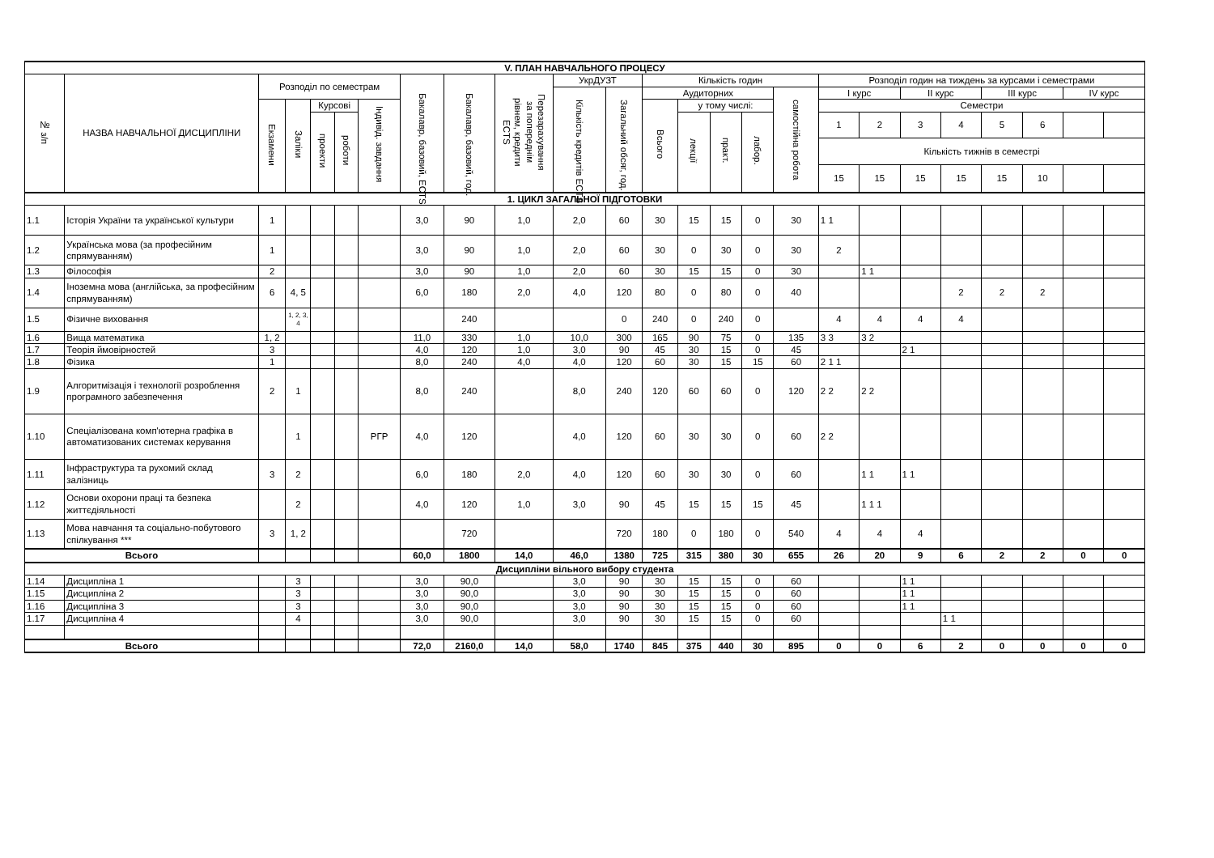| V. ПЛАН НАВЧАЛЬНОГО ПРОЦЕСУ | | | | | | | | | | | | | | | | | | | | | | | | |
| --- | --- | --- | --- | --- | --- | --- | --- | --- | --- | --- | --- | --- | --- | --- | --- | --- | --- | --- | --- | --- | --- | --- | --- | --- |
| № з/п | НАЗВА НАВЧАЛЬНОЇ ДИСЦИПЛІНИ | Розподіл по семестрам | | | | | Бакалавр, базовий, ECTS | Бакалавр, базовий, год. | Перезарахування за попереднім рівнем, кредити ECTS | УкрДУЗТ | | Кількість годин | | | | | Розподіл годин на тиждень за курсами і семестрами | | | | | | | |
| | | | | | | | | | | Кількість кредитів ECTS | Загальний обсяг, год. | Аудиторних | | | | самостійна робота | І курс | | ІІ курс | | ІІІ курс | | ІV курс | |
| | | Екзамени | Заліки | Курсові | | Індивід. завдання | | | | | | Всього | у тому числі: | | | | Семестри | | | | | | | |
| | | | | проекти | роботи | | | | | | | | лекції | практ. | лабор. | | 1 | 2 | 3 | 4 | 5 | 6 | | |
| | | | | | | | | | | | | | | | | | Кількість тижнів в семестрі | | | | | | | |
| | | | | | | | | | | | | | | | | | 15 | 15 | 15 | 15 | 15 | 10 | | |
| 1. ЦИКЛ ЗАГАЛЬНОЇ ПІДГОТОВКИ | | | | | | | | | | | | | | | | | | | | | | | | |
| 1.1 | Історія України та української культури | 1 | | | | | 3,0 | 90 | 1,0 | 2,0 | 60 | 30 | 15 | 15 | 0 | 30 | 1 1 | | | | | | | |
| 1.2 | Українська мова (за професійним спрямуванням) | 1 | | | | | 3,0 | 90 | 1,0 | 2,0 | 60 | 30 | 0 | 30 | 0 | 30 | 2 | | | | | | | |
| 1.3 | Філософія | 2 | | | | | 3,0 | 90 | 1,0 | 2,0 | 60 | 30 | 15 | 15 | 0 | 30 | | 1 1 | | | | | | |
| 1.4 | Іноземна мова (англійська, за професійним спрямуванням) | 6 | 4, 5 | | | | 6,0 | 180 | 2,0 | 4,0 | 120 | 80 | 0 | 80 | 0 | 40 | | | | 2 | 2 | 2 | | |
| 1.5 | Фізичне виховання | | 1, 2, 3, 4 | | | | | 240 | | | 0 | 240 | 0 | 240 | 0 | | 4 | 4 | 4 | 4 | | | | |
| 1.6 | Вища математика | 1, 2 | | | | | 11,0 | 330 | 1,0 | 10,0 | 300 | 165 | 90 | 75 | 0 | 135 | 3 3 | 3 2 | | | | | | |
| 1.7 | Теорія ймовірностей | 3 | | | | | 4,0 | 120 | 1,0 | 3,0 | 90 | 45 | 30 | 15 | 0 | 45 | | | 2 1 | | | | | |
| 1.8 | Фізика | 1 | | | | | 8,0 | 240 | 4,0 | 4,0 | 120 | 60 | 30 | 15 | 15 | 60 | 2 1 1 | | | | | | | |
| 1.9 | Алгоритмізація і технології розроблення програмного забезпечення | 2 | 1 | | | | 8,0 | 240 | | 8,0 | 240 | 120 | 60 | 60 | 0 | 120 | 2 2 | 2 2 | | | | | | |
| 1.10 | Спеціалізована комп'ютерна графіка в автоматизованих системах керування | | 1 | | | РГР | 4,0 | 120 | | 4,0 | 120 | 60 | 30 | 30 | 0 | 60 | 2 2 | | | | | | | |
| 1.11 | Інфраструктура та рухомий склад залізниць | 3 | 2 | | | | 6,0 | 180 | 2,0 | 4,0 | 120 | 60 | 30 | 30 | 0 | 60 | | 1 1 | 1 1 | | | | | |
| 1.12 | Основи охорони праці та безпека життєдіяльності | | 2 | | | | 4,0 | 120 | 1,0 | 3,0 | 90 | 45 | 15 | 15 | 15 | 45 | | 1 1 1 | | | | | | |
| 1.13 | Мова навчання та соціально-побутового спілкування *** | 3 | 1, 2 | | | | | 720 | | | 720 | 180 | 0 | 180 | 0 | 540 | 4 | 4 | 4 | | | | | |
| Всього | | | | | | | 60,0 | 1800 | 14,0 | 46,0 | 1380 | 725 | 315 | 380 | 30 | 655 | 26 | 20 | 9 | 6 | 2 | 2 | 0 | 0 |
| Дисципліни вільного вибору студента | | | | | | | | | | | | | | | | | | | | | | | | |
| 1.14 | Дисципліна 1 | | 3 | | | | 3,0 | 90,0 | | 3,0 | 90 | 30 | 15 | 15 | 0 | 60 | | | 1 1 | | | | | |
| 1.15 | Дисципліна 2 | | 3 | | | | 3,0 | 90,0 | | 3,0 | 90 | 30 | 15 | 15 | 0 | 60 | | | 1 1 | | | | | |
| 1.16 | Дисципліна 3 | | 3 | | | | 3,0 | 90,0 | | 3,0 | 90 | 30 | 15 | 15 | 0 | 60 | | | 1 1 | | | | | |
| 1.17 | Дисципліна 4 | | 4 | | | | 3,0 | 90,0 | | 3,0 | 90 | 30 | 15 | 15 | 0 | 60 | | | | 1 1 | | | | |
| Всього | | | | | | | 72,0 | 2160,0 | 14,0 | 58,0 | 1740 | 845 | 375 | 440 | 30 | 895 | 0 | 0 | 6 | 2 | 0 | 0 | 0 | 0 |